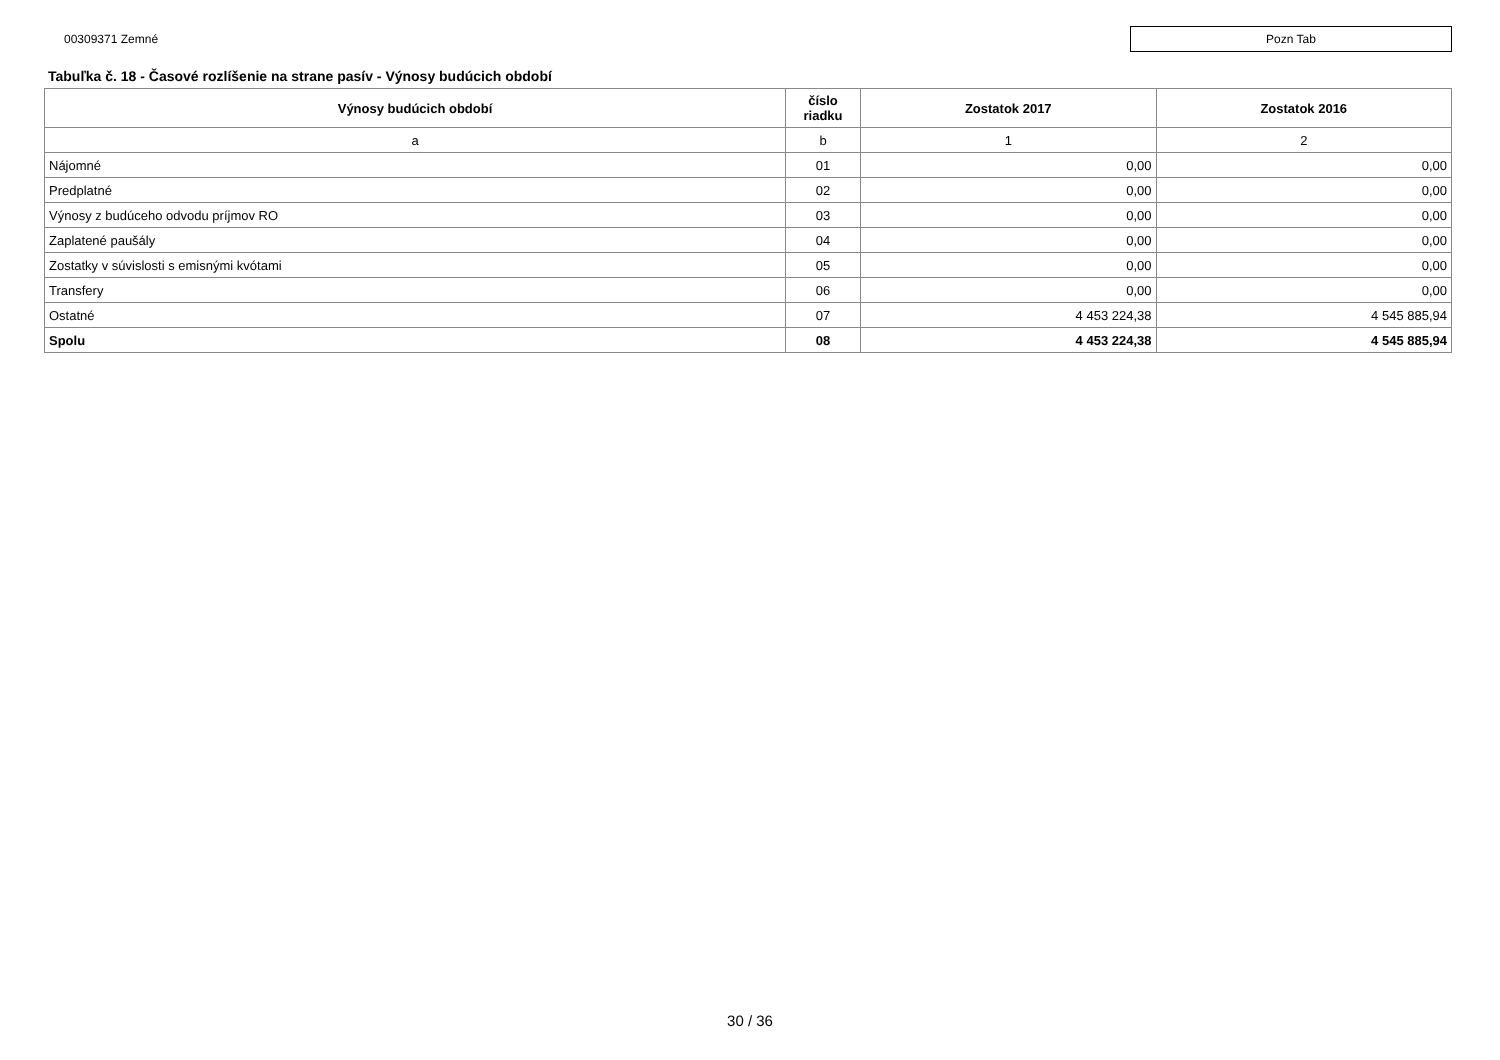00309371 Zemné
Pozn Tab
Tabuľka č. 18 - Časové rozlíšenie na strane pasív - Výnosy budúcich období
| Výnosy budúcich období | číslo riadku | Zostatok 2017 | Zostatok 2016 |
| --- | --- | --- | --- |
| a | b | 1 | 2 |
| Nájomné | 01 | 0,00 | 0,00 |
| Predplatné | 02 | 0,00 | 0,00 |
| Výnosy z budúceho odvodu príjmov RO | 03 | 0,00 | 0,00 |
| Zaplatené paušály | 04 | 0,00 | 0,00 |
| Zostatky v súvislosti s emisnými kvótami | 05 | 0,00 | 0,00 |
| Transfery | 06 | 0,00 | 0,00 |
| Ostatné | 07 | 4 453 224,38 | 4 545 885,94 |
| Spolu | 08 | 4 453 224,38 | 4 545 885,94 |
30 / 36